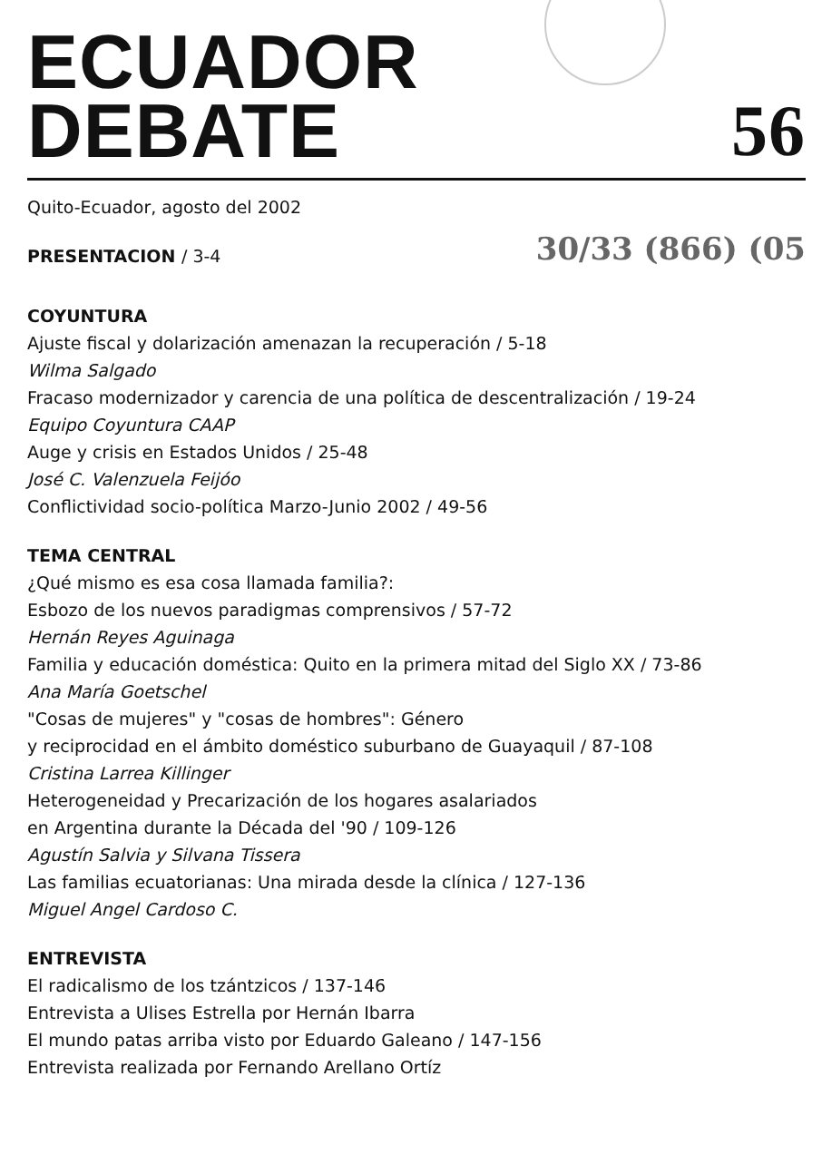ECUADOR
DEBATE
56
Quito-Ecuador, agosto del 2002
PRESENTACION / 3-4 30/33 (866) (05
COYUNTURA
Ajuste fiscal y dolarización amenazan la recuperación / 5-18
Wilma Salgado
Fracaso modernizador y carencia de una política de descentralización / 19-24
Equipo Coyuntura CAAP
Auge y crisis en Estados Unidos / 25-48
José C. Valenzuela Feijóo
Conflictividad socio-política Marzo-Junio 2002 / 49-56
TEMA CENTRAL
¿Qué mismo es esa cosa llamada familia?:
Esbozo de los nuevos paradigmas comprensivos / 57-72
Hernán Reyes Aguinaga
Familia y educación doméstica: Quito en la primera mitad del Siglo XX / 73-86
Ana María Goetschel
"Cosas de mujeres" y "cosas de hombres": Género
y reciprocidad en el ámbito doméstico suburbano de Guayaquil / 87-108
Cristina Larrea Killinger
Heterogeneidad y Precarización de los hogares asalariados
en Argentina durante la Década del '90 / 109-126
Agustín Salvia y Silvana Tissera
Las familias ecuatorianas: Una mirada desde la clínica / 127-136
Miguel Angel Cardoso C.
ENTREVISTA
El radicalismo de los tzántzicos / 137-146
Entrevista a Ulises Estrella por Hernán Ibarra
El mundo patas arriba visto por Eduardo Galeano / 147-156
Entrevista realizada por Fernando Arellano Ortíz